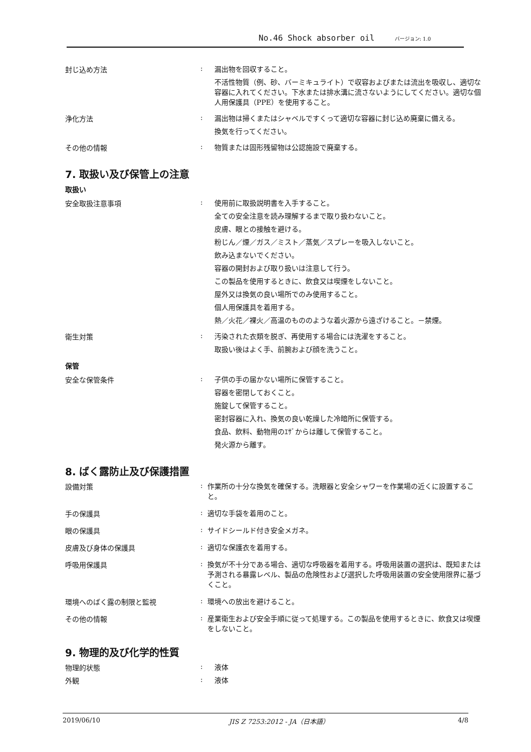No.46 Shock absorber oil バージョン: 1.0
封じ込め方法 :
漏出物を回収すること。
不活性物質（例、砂、バーミキュライト）で収容およびまたは流出を吸収し、適切な容器に入れてください。下水または排水溝に流さないようにしてください。適切な個人用保護具（PPE）を使用すること。
浄化方法 :
漏出物は掃くまたはシャベルですくって適切な容器に封じ込め廃棄に備える。
換気を行ってください。
その他の情報 :
物質または固形残留物は公認施設で廃棄する。
7. 取扱い及び保管上の注意
取扱い
安全取扱注意事項 :
使用前に取扱説明書を入手すること。
全ての安全注意を読み理解するまで取り扱わないこと。
皮膚、眼との接触を避ける。
粉じん／煙／ガス／ミスト／蒸気／スプレーを吸入しないこと。
飲み込まないでください。
容器の開封および取り扱いは注意して行う。
この製品を使用するときに、飲食又は喫煙をしないこと。
屋外又は換気の良い場所でのみ使用すること。
個人用保護具を着用する。
熱／火花／裸火／高温のもののような着火源から遠ざけること。－禁煙。
衛生対策 :
汚染された衣類を脱ぎ、再使用する場合には洗濯をすること。
取扱い後はよく手、前腕および顔を洗うこと。
保管
安全な保管条件 :
子供の手の届かない場所に保管すること。
容器を密閉しておくこと。
施錠して保管すること。
密封容器に入れ、換気の良い乾燥した冷暗所に保管する。
食品、飲料、動物用のｴｻﾞからは離して保管すること。
発火源から離す。
8. ばく露防止及び保護措置
設備対策 :
作業所の十分な換気を確保する。洗眼器と安全シャワーを作業場の近くに設置すること。
手の保護具 :
適切な手袋を着用のこと。
眼の保護具 :
サイドシールド付き安全メガネ。
皮膚及び身体の保護具 :
適切な保護衣を着用する。
呼吸用保護具 :
換気が不十分である場合、適切な呼吸器を着用する。呼吸用装置の選択は、既知または予測される暴露レベル、製品の危険性および選択した呼吸用装置の安全使用限界に基づくこと。
環境へのばく露の制限と監視 :
環境への放出を避けること。
その他の情報 :
産業衛生および安全手順に従って処理する。この製品を使用するときに、飲食又は喫煙をしないこと。
9. 物理的及び化学的性質
物理的状態 :
液体
外観 :
液体
2019/06/10 JIS Z 7253:2012 - JA（日本語） 4/8